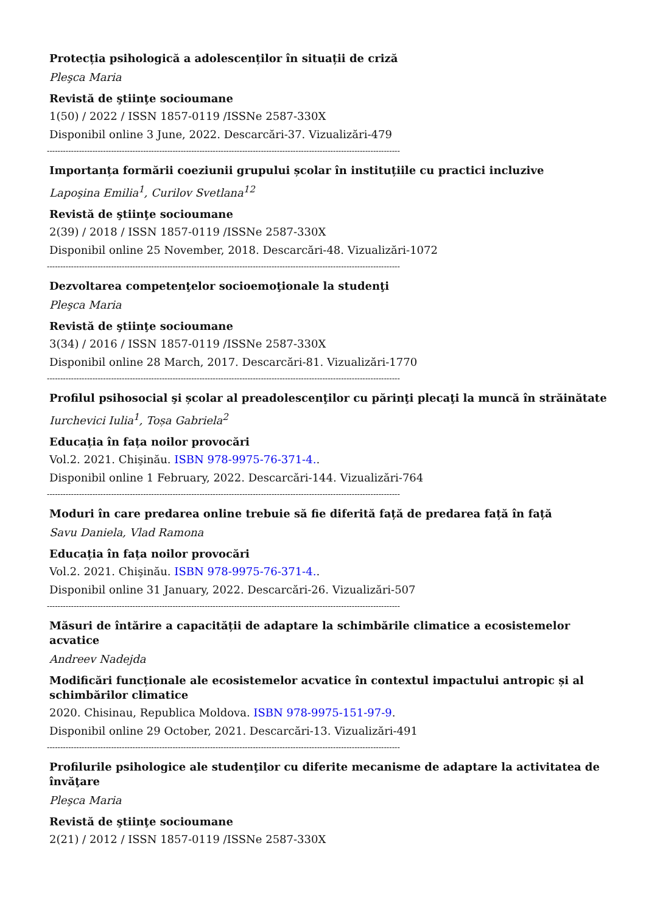Protecția psihologică a adolescenților în situații de criză
Pleşca Maria
Revistă de ştiinţe socioumane
1(50) / 2022 / ISSN 1857-0119 /ISSNe 2587-330X
Disponibil online 3 June, 2022. Descarcări-37. Vizualizări-479
------------------------------------------------------------------------------------------------------------------------------------
Importanța formării coeziunii grupului școlar în instituțiile cu practici incluzive
Lapoşina Emilia<sup>1</sup>, Curilov Svetlana<sup>12</sup>
Revistă de ştiinţe socioumane
2(39) / 2018 / ISSN 1857-0119 /ISSNe 2587-330X
Disponibil online 25 November, 2018. Descarcări-48. Vizualizări-1072
------------------------------------------------------------------------------------------------------------------------------------
Dezvoltarea competenţelor socioemoţionale la studenţi
Pleşca Maria
Revistă de ştiinţe socioumane
3(34) / 2016 / ISSN 1857-0119 /ISSNe 2587-330X
Disponibil online 28 March, 2017. Descarcări-81. Vizualizări-1770
------------------------------------------------------------------------------------------------------------------------------------
Profilul psihosocial şi școlar al preadolescenţilor cu părinţi plecaţi la muncă în străinătate
Iurchevici Iulia<sup>1</sup>, Toșa Gabriela<sup>2</sup>
Educația în fața noilor provocări
Vol.2. 2021. Chişinău. ISBN 978-9975-76-371-4..
Disponibil online 1 February, 2022. Descarcări-144. Vizualizări-764
------------------------------------------------------------------------------------------------------------------------------------
Moduri în care predarea online trebuie să fie diferită față de predarea față în față
Savu Daniela, Vlad Ramona
Educația în fața noilor provocări
Vol.2. 2021. Chişinău. ISBN 978-9975-76-371-4..
Disponibil online 31 January, 2022. Descarcări-26. Vizualizări-507
------------------------------------------------------------------------------------------------------------------------------------
Măsuri de întărire a capacității de adaptare la schimbările climatice a ecosistemelor acvatice
Andreev Nadejda
Modificări funcționale ale ecosistemelor acvatice în contextul impactului antropic și al schimbărilor climatice
2020. Chisinau, Republica Moldova. ISBN 978-9975-151-97-9.
Disponibil online 29 October, 2021. Descarcări-13. Vizualizări-491
------------------------------------------------------------------------------------------------------------------------------------
Profilurile psihologice ale studenţilor cu diferite mecanisme de adaptare la activitatea de învăţare
Pleşca Maria
Revistă de ştiinţe socioumane
2(21) / 2012 / ISSN 1857-0119 /ISSNe 2587-330X